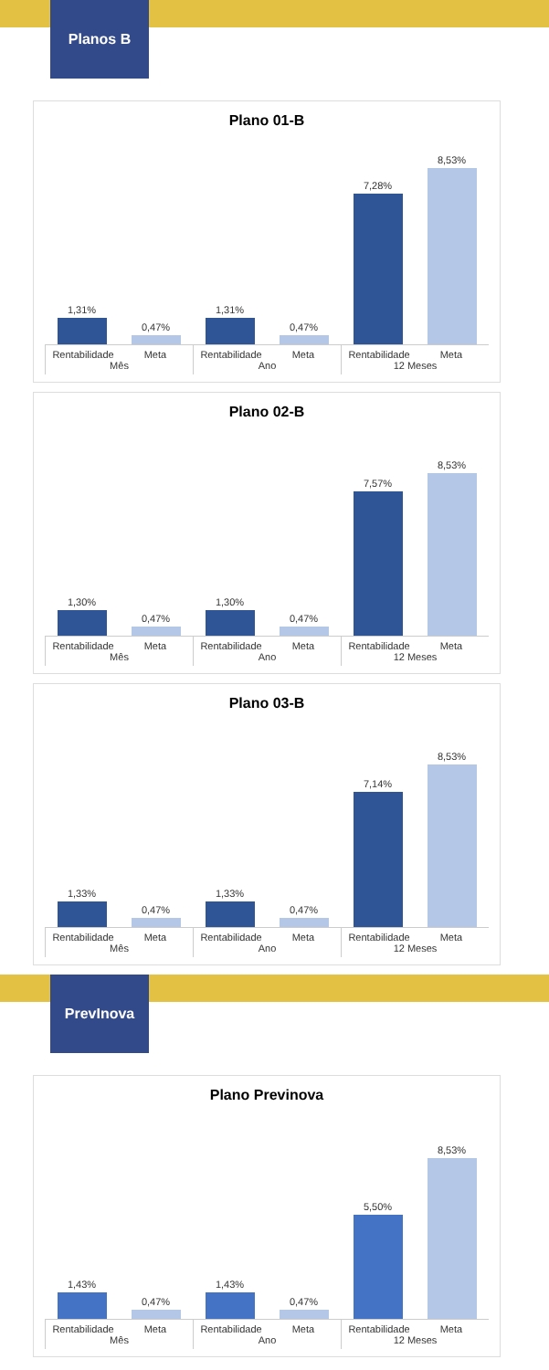Planos B
Plano 01-B
1,31%
0,47%
1,31%
0,47%
7,28%
8,53%
Rentabilidade Meta
Mês
Rentabilidade Meta
Ano
Rentabilidade Meta
12 Meses
Plano 02-B
1,30%
0,47%
1,30%
0,47%
7,57%
8,53%
Rentabilidade Meta
Mês
Rentabilidade Meta
Ano
Rentabilidade Meta
12 Meses
Plano 03-B
1,33%
0,47%
1,33%
0,47%
7,14%
8,53%
Rentabilidade Meta
Mês
Rentabilidade Meta
Ano
Rentabilidade Meta
12 Meses
PrevInova
Plano Previnova
1,43%
0,47%
1,43%
0,47%
5,50%
8,53%
Rentabilidade Meta
Mês
Rentabilidade Meta
Ano
Rentabilidade Meta
12 Meses